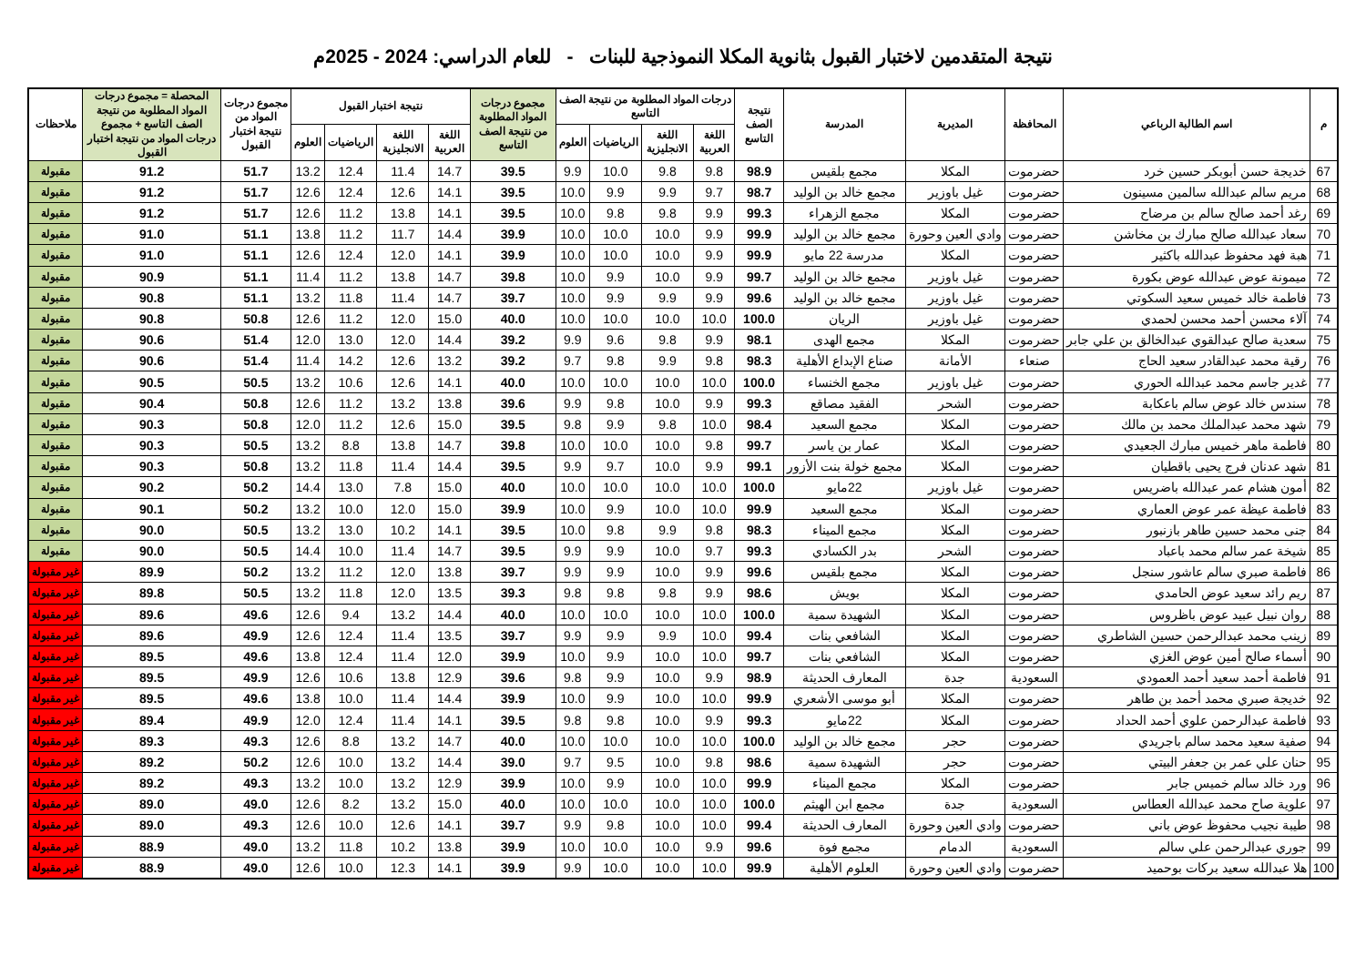نتيجة المتقدمين لاختبار القبول بثانوية المكلا النموذجية للبنات - للعام الدراسي: 2024 - 2025م
| م | اسم الطالبة الرباعي | المحافظة | المديرية | المدرسة | نتيجة الصف التاسع | درجات المواد المطلوبة من نتيجة الصف التاسع | | | | مجموع درجات المواد المطلوبة من نتيجة الصف التاسع | نتيجة اختبار القبول | | | | مجموع درجات المواد من نتيجة اختبار القبول | المحصلة = مجموع درجات المواد المطلوبة من نتيجة الصف التاسع + مجموع درجات المواد من نتيجة اختبار القبول | ملاحظات |
| --- | --- | --- | --- | --- | --- | --- | --- | --- | --- | --- | --- | --- | --- | --- | --- | --- | --- |
| | | | | | | اللغة العربية | اللغة الانجليزية | الرياضيات | العلوم | | اللغة العربية | اللغة الانجليزية | الرياضيات | العلوم | | | |
| 67 | خديجة حسن أبوبكر حسين خرد | حضرموت | المكلا | مجمع بلقيس | 98.9 | 9.8 | 9.8 | 10.0 | 9.9 | 39.5 | 14.7 | 11.4 | 12.4 | 13.2 | 51.7 | 91.2 | مقبولة |
| 68 | مريم سالم عبدالله سالمين مسينون | حضرموت | غيل باوزير | مجمع خالد بن الوليد | 98.7 | 9.7 | 9.9 | 9.9 | 10.0 | 39.5 | 14.1 | 12.6 | 12.4 | 12.6 | 51.7 | 91.2 | مقبولة |
| 69 | رغد أحمد صالح سالم بن مرضاح | حضرموت | المكلا | مجمع الزهراء | 99.3 | 9.9 | 9.8 | 9.8 | 10.0 | 39.5 | 14.1 | 13.8 | 11.2 | 12.6 | 51.7 | 91.2 | مقبولة |
| 70 | سعاد عبدالله صالح مبارك بن مخاشن | حضرموت | وادي العين وحورة | مجمع خالد بن الوليد | 99.9 | 9.9 | 10.0 | 10.0 | 10.0 | 39.9 | 14.4 | 11.7 | 11.2 | 13.8 | 51.1 | 91.0 | مقبولة |
| 71 | هبة فهد محفوظ عبدالله باكثير | حضرموت | المكلا | مدرسة 22 مايو | 99.9 | 9.9 | 10.0 | 10.0 | 10.0 | 39.9 | 14.1 | 12.0 | 12.4 | 12.6 | 51.1 | 91.0 | مقبولة |
| 72 | ميمونة عوض عبدالله عوض بكورة | حضرموت | غيل باوزير | مجمع خالد بن الوليد | 99.7 | 9.9 | 10.0 | 9.9 | 10.0 | 39.8 | 14.7 | 13.8 | 11.2 | 11.4 | 51.1 | 90.9 | مقبولة |
| 73 | فاطمة خالد خميس سعيد السكوتي | حضرموت | غيل باوزير | مجمع خالد بن الوليد | 99.6 | 9.9 | 9.9 | 9.9 | 10.0 | 39.7 | 14.7 | 11.4 | 11.8 | 13.2 | 51.1 | 90.8 | مقبولة |
| 74 | آلاء محسن أحمد محسن لحمدي | حضرموت | غيل باوزير | الريان | 100.0 | 10.0 | 10.0 | 10.0 | 10.0 | 40.0 | 15.0 | 12.0 | 11.2 | 12.6 | 50.8 | 90.8 | مقبولة |
| 75 | سعدية صالح عبدالقوي عبدالخالق بن علي جابر | حضرموت | المكلا | مجمع الهدى | 98.1 | 9.9 | 9.8 | 9.6 | 9.9 | 39.2 | 14.4 | 12.0 | 13.0 | 12.0 | 51.4 | 90.6 | مقبولة |
| 76 | رقية محمد عبدالقادر سعيد الحاج | صنعاء | الأمانة | صناع الإبداع الأهلية | 98.3 | 9.8 | 9.9 | 9.8 | 9.7 | 39.2 | 13.2 | 12.6 | 14.2 | 11.4 | 51.4 | 90.6 | مقبولة |
| 77 | غدير جاسم محمد عبدالله الحوري | حضرموت | غيل باوزير | مجمع الخنساء | 100.0 | 10.0 | 10.0 | 10.0 | 10.0 | 40.0 | 14.1 | 12.6 | 10.6 | 13.2 | 50.5 | 90.5 | مقبولة |
| 78 | سندس خالد عوض سالم باعكابة | حضرموت | الشحر | الفقيد مصاقع | 99.3 | 9.9 | 10.0 | 9.8 | 9.9 | 39.6 | 13.8 | 13.2 | 11.2 | 12.6 | 50.8 | 90.4 | مقبولة |
| 79 | شهد محمد عبدالملك محمد بن مالك | حضرموت | المكلا | مجمع السعيد | 98.4 | 10.0 | 9.8 | 9.9 | 9.8 | 39.5 | 15.0 | 12.6 | 11.2 | 12.0 | 50.8 | 90.3 | مقبولة |
| 80 | فاطمة ماهر خميس مبارك الجعيدي | حضرموت | المكلا | عمار بن ياسر | 99.7 | 9.8 | 10.0 | 10.0 | 10.0 | 39.8 | 14.7 | 13.8 | 8.8 | 13.2 | 50.5 | 90.3 | مقبولة |
| 81 | شهد عدنان فرج يحيى باقطيان | حضرموت | المكلا | مجمع خولة بنت الأزور | 99.1 | 9.9 | 10.0 | 9.7 | 9.9 | 39.5 | 14.4 | 11.4 | 11.8 | 13.2 | 50.8 | 90.3 | مقبولة |
| 82 | أمون هشام عمر عبدالله باضريس | حضرموت | غيل باوزير | 22مايو | 100.0 | 10.0 | 10.0 | 10.0 | 10.0 | 40.0 | 15.0 | 7.8 | 13.0 | 14.4 | 50.2 | 90.2 | مقبولة |
| 83 | فاطمة عيظة عمر عوض العماري | حضرموت | المكلا | مجمع السعيد | 99.9 | 10.0 | 10.0 | 9.9 | 10.0 | 39.9 | 15.0 | 12.0 | 10.0 | 13.2 | 50.2 | 90.1 | مقبولة |
| 84 | جنى محمد حسين طاهر بازنبور | حضرموت | المكلا | مجمع الميناء | 98.3 | 9.8 | 9.9 | 9.8 | 10.0 | 39.5 | 14.1 | 10.2 | 13.0 | 13.2 | 50.5 | 90.0 | مقبولة |
| 85 | شيخة عمر سالم محمد باعباد | حضرموت | الشحر | بدر الكسادي | 99.3 | 9.7 | 10.0 | 9.9 | 9.9 | 39.5 | 14.7 | 11.4 | 10.0 | 14.4 | 50.5 | 90.0 | مقبولة |
| 86 | فاطمة صبري سالم عاشور سنجل | حضرموت | المكلا | مجمع بلقيس | 99.6 | 9.9 | 10.0 | 9.9 | 9.9 | 39.7 | 13.8 | 12.0 | 11.2 | 13.2 | 50.2 | 89.9 | غير مقبولة |
| 87 | ريم رائد سعيد عوض الحامدي | حضرموت | المكلا | بويش | 98.6 | 9.9 | 9.8 | 9.8 | 9.8 | 39.3 | 13.5 | 12.0 | 11.8 | 13.2 | 50.5 | 89.8 | غير مقبولة |
| 88 | روان نبيل عبيد عوض باظروس | حضرموت | المكلا | الشهيدة سمية | 100.0 | 10.0 | 10.0 | 10.0 | 10.0 | 40.0 | 14.4 | 13.2 | 9.4 | 12.6 | 49.6 | 89.6 | غير مقبولة |
| 89 | زينب محمد عبدالرحمن حسين الشاطري | حضرموت | المكلا | الشافعي بنات | 99.4 | 10.0 | 9.9 | 9.9 | 9.9 | 39.7 | 13.5 | 11.4 | 12.4 | 12.6 | 49.9 | 89.6 | غير مقبولة |
| 90 | أسماء صالح أمين عوض الغزي | حضرموت | المكلا | الشافعي بنات | 99.7 | 10.0 | 10.0 | 9.9 | 10.0 | 39.9 | 12.0 | 11.4 | 12.4 | 13.8 | 49.6 | 89.5 | غير مقبولة |
| 91 | فاطمة أحمد سعيد أحمد العمودي | السعودية | جدة | المعارف الحديثة | 98.9 | 9.9 | 10.0 | 9.9 | 9.8 | 39.6 | 12.9 | 13.8 | 10.6 | 12.6 | 49.9 | 89.5 | غير مقبولة |
| 92 | خديجة صبري محمد أحمد بن طاهر | حضرموت | المكلا | أبو موسى الأشعري | 99.9 | 10.0 | 10.0 | 9.9 | 10.0 | 39.9 | 14.4 | 11.4 | 10.0 | 13.8 | 49.6 | 89.5 | غير مقبولة |
| 93 | فاطمة عبدالرحمن علوي أحمد الحداد | حضرموت | المكلا | 22مايو | 99.3 | 9.9 | 10.0 | 9.8 | 9.8 | 39.5 | 14.1 | 11.4 | 12.4 | 12.0 | 49.9 | 89.4 | غير مقبولة |
| 94 | صفية سعيد محمد سالم باجريدي | حضرموت | حجر | مجمع خالد بن الوليد | 100.0 | 10.0 | 10.0 | 10.0 | 10.0 | 40.0 | 14.7 | 13.2 | 8.8 | 12.6 | 49.3 | 89.3 | غير مقبولة |
| 95 | حنان علي عمر بن جعفر البيتي | حضرموت | حجر | الشهيدة سمية | 98.6 | 9.8 | 10.0 | 9.5 | 9.7 | 39.0 | 14.4 | 13.2 | 10.0 | 12.6 | 50.2 | 89.2 | غير مقبولة |
| 96 | ورد خالد سالم خميس جابر | حضرموت | المكلا | مجمع الميناء | 99.9 | 10.0 | 10.0 | 9.9 | 10.0 | 39.9 | 12.9 | 13.2 | 10.0 | 13.2 | 49.3 | 89.2 | غير مقبولة |
| 97 | علوية صاح محمد عبدالله العطاس | السعودية | جدة | مجمع ابن الهيثم | 100.0 | 10.0 | 10.0 | 10.0 | 10.0 | 40.0 | 15.0 | 13.2 | 8.2 | 12.6 | 49.0 | 89.0 | غير مقبولة |
| 98 | طيبة نجيب محفوظ عوض باني | حضرموت | وادي العين وحورة | المعارف الحديثة | 99.4 | 10.0 | 10.0 | 9.8 | 9.9 | 39.7 | 14.1 | 12.6 | 10.0 | 12.6 | 49.3 | 89.0 | غير مقبولة |
| 99 | جوري عبدالرحمن علي سالم | السعودية | الدمام | مجمع فوة | 99.6 | 9.9 | 10.0 | 10.0 | 10.0 | 39.9 | 13.8 | 10.2 | 11.8 | 13.2 | 49.0 | 88.9 | غير مقبولة |
| 100 | هلا عبدالله سعيد بركات بوحميد | حضرموت | وادي العين وحورة | العلوم الأهلية | 99.9 | 10.0 | 10.0 | 10.0 | 9.9 | 39.9 | 14.1 | 12.3 | 10.0 | 12.6 | 49.0 | 88.9 | غير مقبولة |